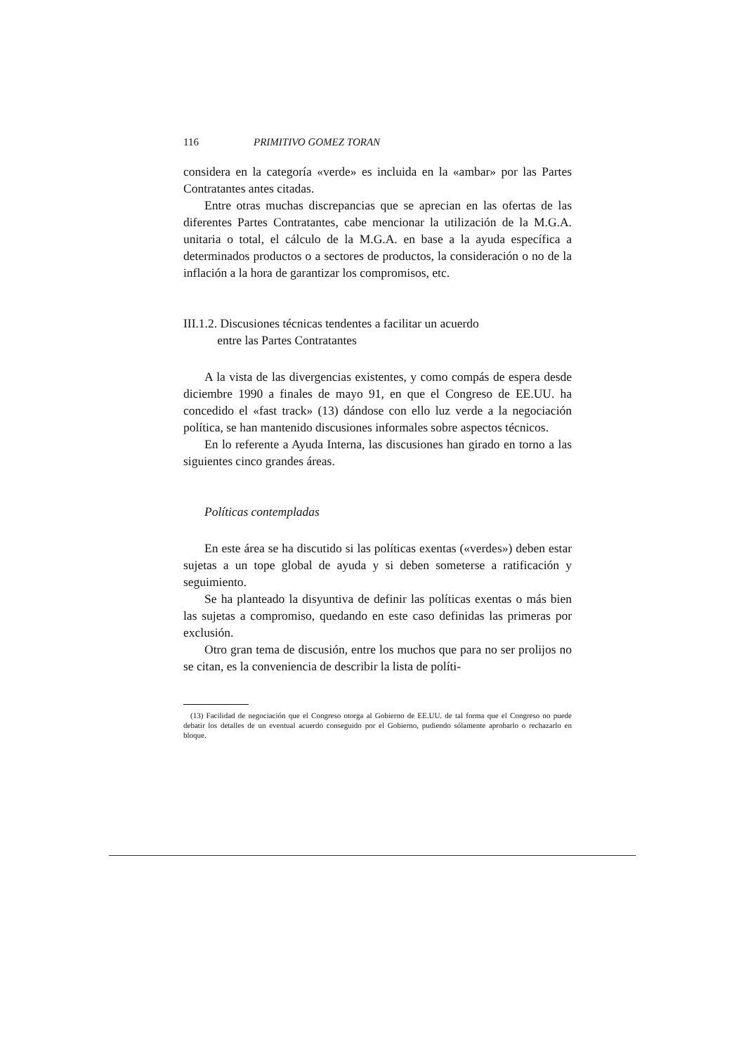116 PRIMITIVO GOMEZ TORAN
considera en la categoría «verde» es incluida en la «ambar» por las Partes Contratantes antes citadas.
Entre otras muchas discrepancias que se aprecian en las ofertas de las diferentes Partes Contratantes, cabe mencionar la utilización de la M.G.A. unitaria o total, el cálculo de la M.G.A. en base a la ayuda específica a determinados productos o a sectores de productos, la consideración o no de la inflación a la hora de garantizar los compromisos, etc.
III.1.2. Discusiones técnicas tendentes a facilitar un acuerdo
entre las Partes Contratantes
A la vista de las divergencias existentes, y como compás de espera desde diciembre 1990 a finales de mayo 91, en que el Congreso de EE.UU. ha concedido el «fast track» (13) dándose con ello luz verde a la negociación política, se han mantenido discusiones informales sobre aspectos técnicos.
En lo referente a Ayuda Interna, las discusiones han girado en torno a las siguientes cinco grandes áreas.
Políticas contempladas
En este área se ha discutido si las políticas exentas («verdes») deben estar sujetas a un tope global de ayuda y si deben someterse a ratificación y seguimiento.
Se ha planteado la disyuntiva de definir las políticas exentas o más bien las sujetas a compromiso, quedando en este caso definidas las primeras por exclusión.
Otro gran tema de discusión, entre los muchos que para no ser prolijos no se citan, es la conveniencia de describir la lista de políti-
(13) Facilidad de negociación que el Congreso otorga al Gobierno de EE.UU. de tal forma que el Congreso no puede debatir los detalles de un eventual acuerdo conseguido por el Gobierno, pudiendo sólamente aprobarlo o rechazarlo en bloque.